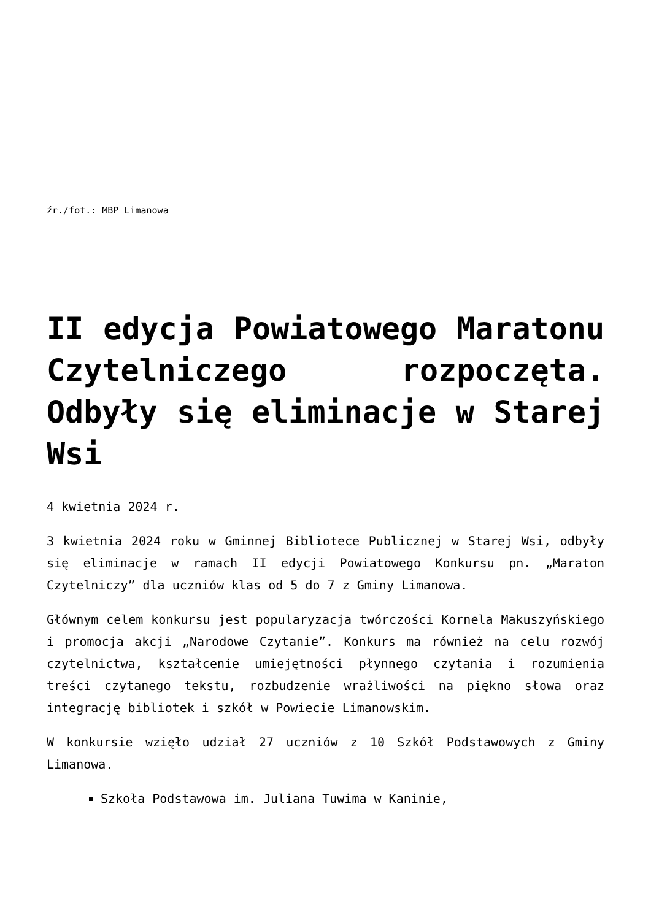źr./fot.: MBP Limanowa
II edycja Powiatowego Maratonu Czytelniczego rozpoczęta. Odbyły się eliminacje w Starej Wsi
4 kwietnia 2024 r.
3 kwietnia 2024 roku w Gminnej Bibliotece Publicznej w Starej Wsi, odbyły się eliminacje w ramach II edycji Powiatowego Konkursu pn. „Maraton Czytelniczy” dla uczniów klas od 5 do 7 z Gminy Limanowa.
Głównym celem konkursu jest popularyzacja twórczości Kornela Makuszyńskiego i promocja akcji „Narodowe Czytanie”. Konkurs ma również na celu rozwój czytelnictwa, kształcenie umiejętności płynnego czytania i rozumienia treści czytanego tekstu, rozbudzenie wrażliwości na piękno słowa oraz integrację bibliotek i szkół w Powiecie Limanowskim.
W konkursie wzięło udział 27 uczniów z 10 Szkół Podstawowych z Gminy Limanowa.
Szkoła Podstawowa im. Juliana Tuwima w Kaninie,